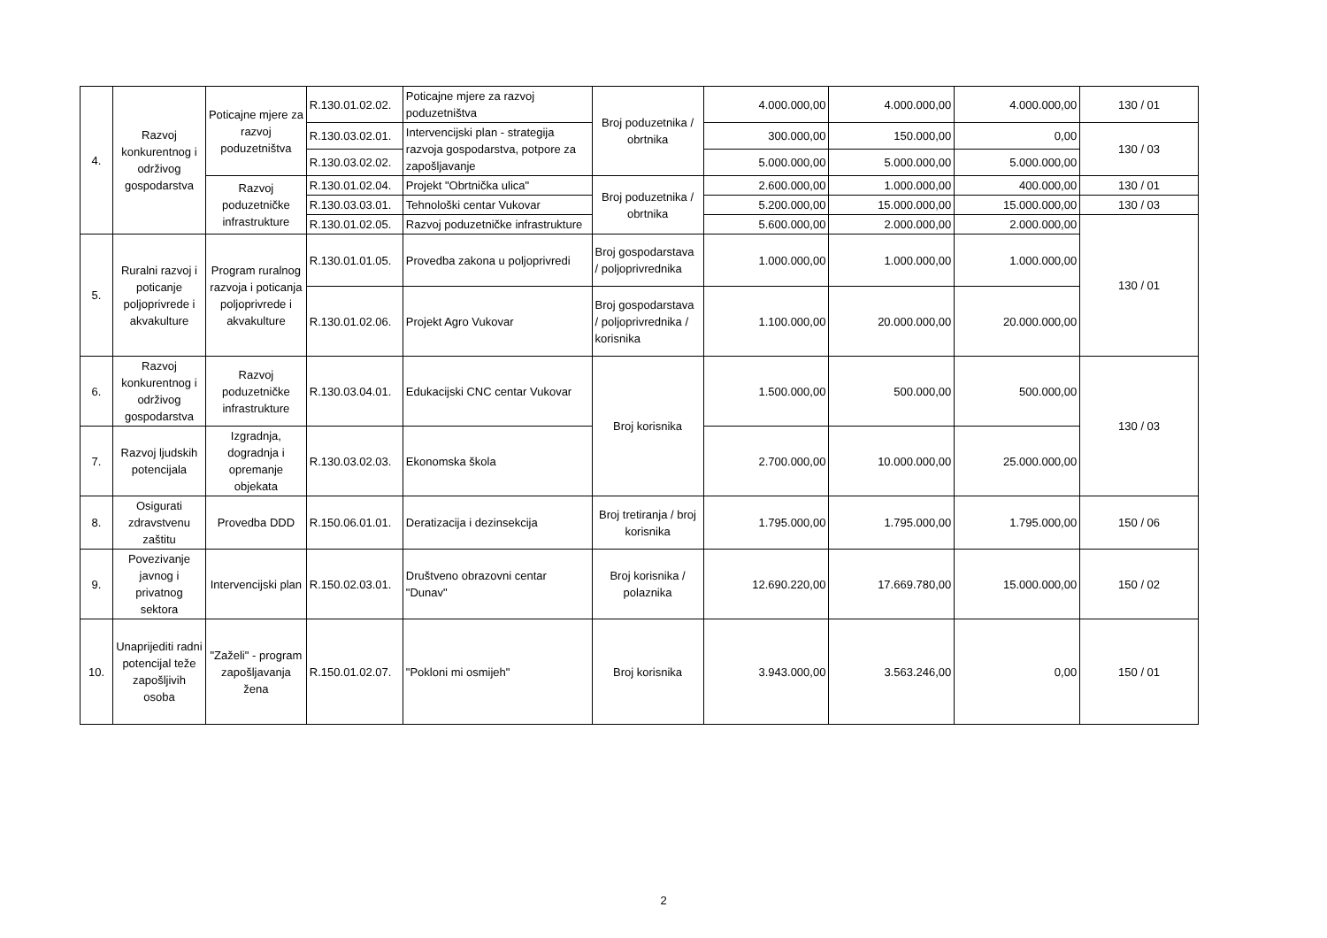| 4. | Razvoj konkurentnog i održivog gospodarstva | Poticajne mjere za razvoj poduzetništva | R.130.01.02.02. | Poticajne mjere za razvoj poduzetništva | Broj poduzetnika / obrtnika | 4.000.000,00 | 4.000.000,00 | 4.000.000,00 | 130 / 01 |
| | | | R.130.03.02.01. | Intervencijski plan - strategija razvoja gospodarstva, potpore za zapošljavanje | | 300.000,00 | 150.000,00 | 0,00 | 130 / 03 |
| | | | R.130.03.02.02. | | | 5.000.000,00 | 5.000.000,00 | 5.000.000,00 | |
| | | Razvoj poduzetničke infrastrukture | R.130.01.02.04. | Projekt "Obrtnička ulica" | Broj poduzetnika / obrtnika | 2.600.000,00 | 1.000.000,00 | 400.000,00 | 130 / 01 |
| | | | R.130.03.03.01. | Tehnološki centar Vukovar | | 5.200.000,00 | 15.000.000,00 | 15.000.000,00 | 130 / 03 |
| | | | R.130.01.02.05. | Razvoj poduzetničke infrastrukture | | 5.600.000,00 | 2.000.000,00 | 2.000.000,00 | 130 / 01 |
| 5. | Ruralni razvoj i poticanje poljoprivrede i akvakulture | Program ruralnog razvoja i poticanja poljoprivrede i akvakulture | R.130.01.01.05. | Provedba zakona u poljoprivredi | Broj gospodarstava / poljoprivrednika | 1.000.000,00 | 1.000.000,00 | 1.000.000,00 | |
| | | | R.130.01.02.06. | Projekt Agro Vukovar | Broj gospodarstava / poljoprivrednika / korisnika | 1.100.000,00 | 20.000.000,00 | 20.000.000,00 | |
| 6. | Razvoj konkurentnog i održivog gospodarstva | Razvoj poduzetničke infrastrukture | R.130.03.04.01. | Edukacijski CNC centar Vukovar | Broj korisnika | 1.500.000,00 | 500.000,00 | 500.000,00 | 130 / 03 |
| 7. | Razvoj ljudskih potencijala | Izgradnja, dogradnja i opremanje objekata | R.130.03.02.03. | Ekonomska škola | | 2.700.000,00 | 10.000.000,00 | 25.000.000,00 | |
| 8. | Osigurati zdravstvenu zaštitu | Provedba DDD | R.150.06.01.01. | Deratizacija i dezinsekcija | Broj tretiranja / broj korisnika | 1.795.000,00 | 1.795.000,00 | 1.795.000,00 | 150 / 06 |
| 9. | Povezivanje javnog i privatnog sektora | Intervencijski plan | R.150.02.03.01. | Društveno obrazovni centar "Dunav" | Broj korisnika / polaznika | 12.690.220,00 | 17.669.780,00 | 15.000.000,00 | 150 / 02 |
| 10. | Unaprijediti radni potencijal teže zapošljivih osoba | "Zaželi" - program zapošljavanja žena | R.150.01.02.07. | "Pokloni mi osmijeh" | Broj korisnika | 3.943.000,00 | 3.563.246,00 | 0,00 | 150 / 01 |
2